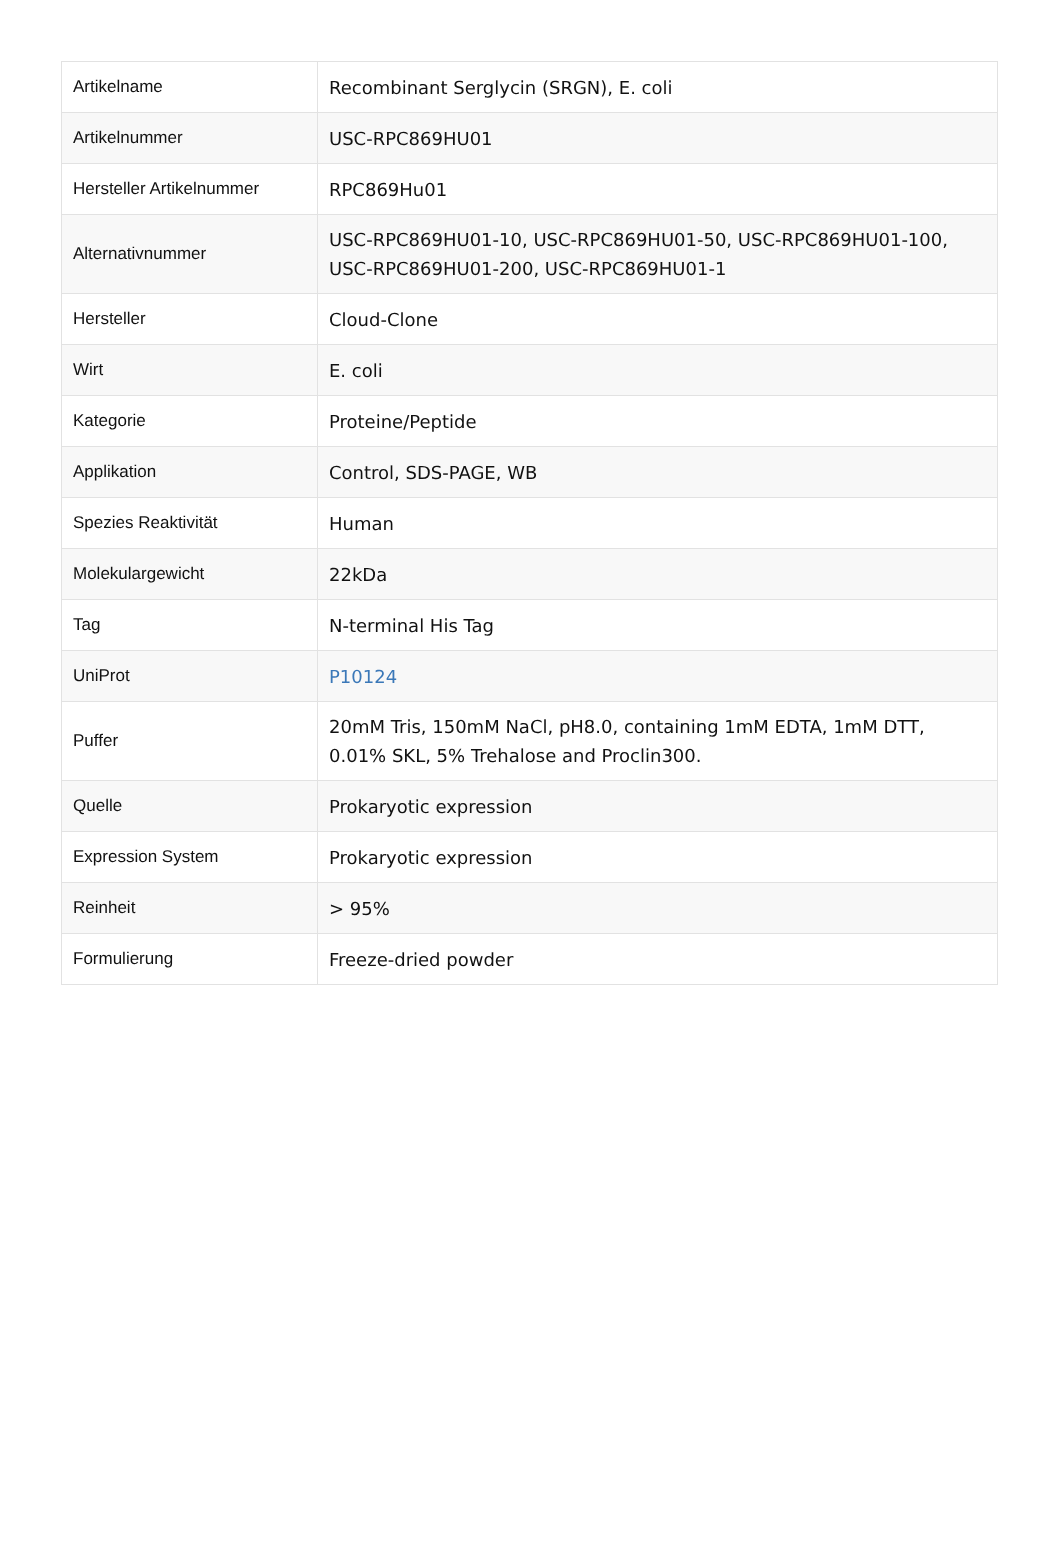| Artikelname | Recombinant Serglycin (SRGN), E. coli |
| Artikelnummer | USC-RPC869HU01 |
| Hersteller Artikelnummer | RPC869Hu01 |
| Alternativnummer | USC-RPC869HU01-10, USC-RPC869HU01-50, USC-RPC869HU01-100, USC-RPC869HU01-200, USC-RPC869HU01-1 |
| Hersteller | Cloud-Clone |
| Wirt | E. coli |
| Kategorie | Proteine/Peptide |
| Applikation | Control, SDS-PAGE, WB |
| Spezies Reaktivität | Human |
| Molekulargewicht | 22kDa |
| Tag | N-terminal His Tag |
| UniProt | P10124 |
| Puffer | 20mM Tris, 150mM NaCl, pH8.0, containing 1mM EDTA, 1mM DTT, 0.01% SKL, 5% Trehalose and Proclin300. |
| Quelle | Prokaryotic expression |
| Expression System | Prokaryotic expression |
| Reinheit | > 95% |
| Formulierung | Freeze-dried powder |